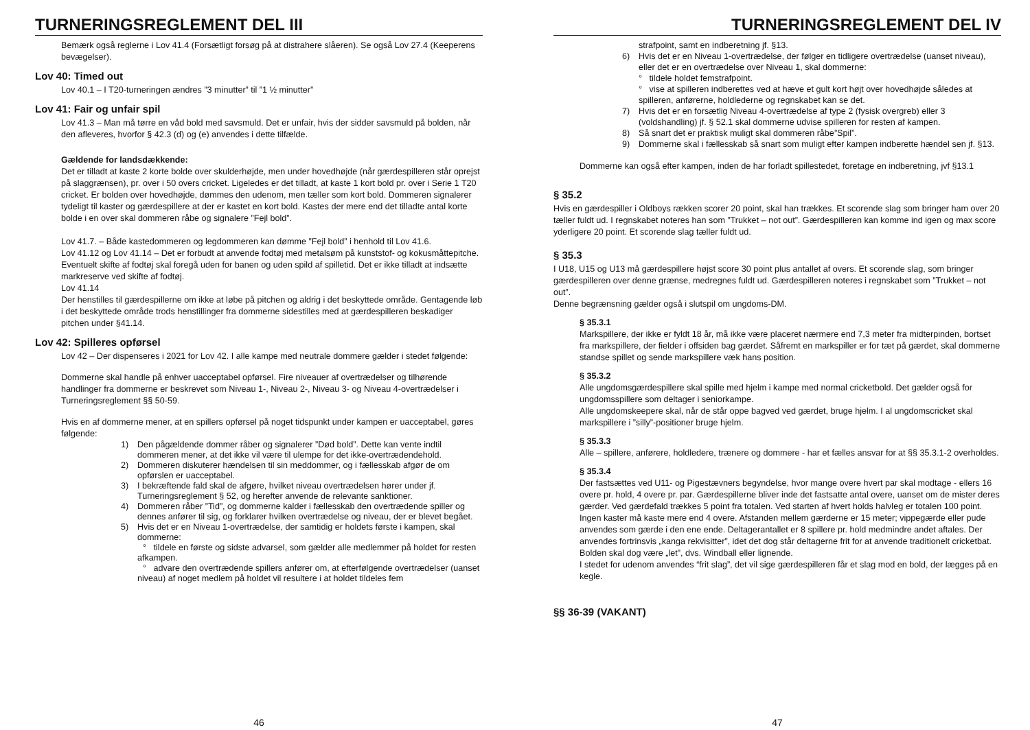TURNERINGSREGLEMENT DEL III
Bemærk også reglerne i Lov 41.4 (Forsætligt forsøg på at distrahere slåeren). Se også Lov 27.4 (Keeperens bevægelser).
Lov 40: Timed out
Lov 40.1 – I T20-turneringen ændres ”3 minutter” til ”1 ½ minutter”
Lov 41: Fair og unfair spil
Lov 41.3 – Man må tørre en våd bold med savsmuld. Det er unfair, hvis der sidder savsmuld på bolden, når den afleveres, hvorfor § 42.3 (d) og (e) anvendes i dette tilfælde.
Gældende for landsdækkende:
Det er tilladt at kaste 2 korte bolde over skulderhøjde, men under hovedhøjde (når gærdespilleren står oprejst på slaggrænsen), pr. over i 50 overs cricket. Ligeledes er det tilladt, at kaste 1 kort bold pr. over i Serie 1 T20 cricket. Er bolden over hovedhøjde, dømmes den udenom, men tæller som kort bold. Dommeren signalerer tydeligt til kaster og gærdespillere at der er kastet en kort bold. Kastes der mere end det tilladte antal korte bolde i en over skal dommeren råbe og signalere ”Fejl bold”.
Lov 41.7. – Både kastedommeren og legdommeren kan dømme ”Fejl bold” i henhold til Lov 41.6.
Lov 41.12 og Lov 41.14 – Det er forbudt at anvende fodtøj med metalsøm på kunststof- og kokusmåttepitche. Eventuelt skifte af fodtøj skal foregå uden for banen og uden spild af spilletid. Det er ikke tilladt at indsætte markreserve ved skifte af fodtøj.
Lov 41.14
Der henstilles til gærdespillerne om ikke at løbe på pitchen og aldrig i det beskyttede område. Gentagende løb i det beskyttede område trods henstillinger fra dommerne sidestilles med at gærdespilleren beskadiger pitchen under §41.14.
Lov 42: Spilleres opførsel
Lov 42 – Der dispenseres i 2021 for Lov 42. I alle kampe med neutrale dommere gælder i stedet følgende:
Dommerne skal handle på enhver uacceptabel opførsel. Fire niveauer af overtrædelser og tilhørende handlinger fra dommerne er beskrevet som Niveau 1-, Niveau 2-, Niveau 3- og Niveau 4-overtrædelser i Turneringsreglement §§ 50-59.
Hvis en af dommerne mener, at en spillers opførsel på noget tidspunkt under kampen er uacceptabel, gøres følgende:
1) Den pågældende dommer råber og signalerer ”Død bold”. Dette kan vente indtil dommeren mener, at det ikke vil være til ulempe for det ikke-overtrædendehold.
2) Dommeren diskuterer hændelsen til sin meddommer, og i fællesskab afgør de om opførslen er uacceptabel.
3) I bekræftende fald skal de afgøre, hvilket niveau overtrædelsen hører under jf. Turneringsreglement § 52, og herefter anvende de relevante sanktioner.
4) Dommeren råber ”Tid”, og dommerne kalder i fællesskab den overtrædende spiller og dennes anfører til sig, og forklarer hvilken overtrædelse og niveau, der er blevet begået.
5) Hvis det er en Niveau 1-overtrædelse, der samtidig er holdets første i kampen, skal dommerne:
° tildele en første og sidste advarsel, som gælder alle medlemmer på holdet for resten afkampen.
° advare den overtrædende spillers anfører om, at efterfølgende overtrædelser (uanset niveau) af noget medlem på holdet vil resultere i at holdet tildeles fem
46
TURNERINGSREGLEMENT DEL IV
strafpoint, samt en indberetning jf. §13.
6) Hvis det er en Niveau 1-overtrædelse, der følger en tidligere overtrædelse (uanset niveau), eller det er en overtrædelse over Niveau 1, skal dommerne:
° tildele holdet femstrafpoint.
° vise at spilleren indberettes ved at hæve et gult kort højt over hovedhøjde således at spilleren, anførerne, holdlederne og regnskabet kan se det.
7) Hvis det er en forsætlig Niveau 4-overtrædelse af type 2 (fysisk overgreb) eller 3 (voldshandling) jf. § 52.1 skal dommerne udvise spilleren for resten af kampen.
8) Så snart det er praktisk muligt skal dommeren råbe”Spil”.
9) Dommerne skal i fællesskab så snart som muligt efter kampen indberette hændel sen jf. §13.
Dommerne kan også efter kampen, inden de har forladt spillestedet, foretage en indberetning, jvf §13.1
§ 35.2
Hvis en gærdespiller i Oldboys rækken scorer 20 point, skal han trækkes. Et scorende slag som bringer ham over 20 tæller fuldt ud. I regnskabet noteres han som ”Trukket – not out”. Gærdespilleren kan komme ind igen og max score yderligere 20 point. Et scorende slag tæller fuldt ud.
§ 35.3
I U18, U15 og U13 må gærdespillere højst score 30 point plus antallet af overs. Et scorende slag, som bringer gærdespilleren over denne grænse, medregnes fuldt ud. Gærdespilleren noteres i regnskabet som ”Trukket – not out”.
Denne begrænsning gælder også i slutspil om ungdoms-DM.
§ 35.3.1
Markspillere, der ikke er fyldt 18 år, må ikke være placeret nærmere end 7,3 meter fra midterpinden, bortset fra markspillere, der fielder i offsiden bag gærdet. Såfremt en markspiller er for tæt på gærdet, skal dommerne standse spillet og sende markspillere væk hans position.
§ 35.3.2
Alle ungdomsgærdespillere skal spille med hjelm i kampe med normal cricketbold. Det gælder også for ungdomsspillere som deltager i seniorkampe.
Alle ungdomskeepere skal, når de står oppe bagved ved gærdet, bruge hjelm. I al ungdomscricket skal markspillere i ”silly”-positioner bruge hjelm.
§ 35.3.3
Alle – spillere, anførere, holdledere, trænere og dommere - har et fælles ansvar for at §§ 35.3.1-2 overholdes.
§ 35.3.4
Der fastsættes ved U11- og Pigestævners begyndelse, hvor mange overe hvert par skal modtage - ellers 16 overe pr. hold, 4 overe pr. par. Gærdespillerne bliver inde det fastsatte antal overe, uanset om de mister deres gærder. Ved gærdefald trækkes 5 point fra totalen. Ved starten af hvert holds halvleg er totalen 100 point. Ingen kaster må kaste mere end 4 overe. Afstanden mellem gærderne er 15 meter; vippegærde eller pude anvendes som gærde i den ene ende. Deltagerantallet er 8 spillere pr. hold medmindre andet aftales. Der anvendes fortrinsvis „kanga rekvisitter”, idet det dog står deltagerne frit for at anvende traditionelt cricketbat. Bolden skal dog være „let”, dvs. Windball eller lignende.
I stedet for udenom anvendes “frit slag”, det vil sige gærdespilleren får et slag mod en bold, der lægges på en kegle.
§§ 36-39 (VAKANT)
47